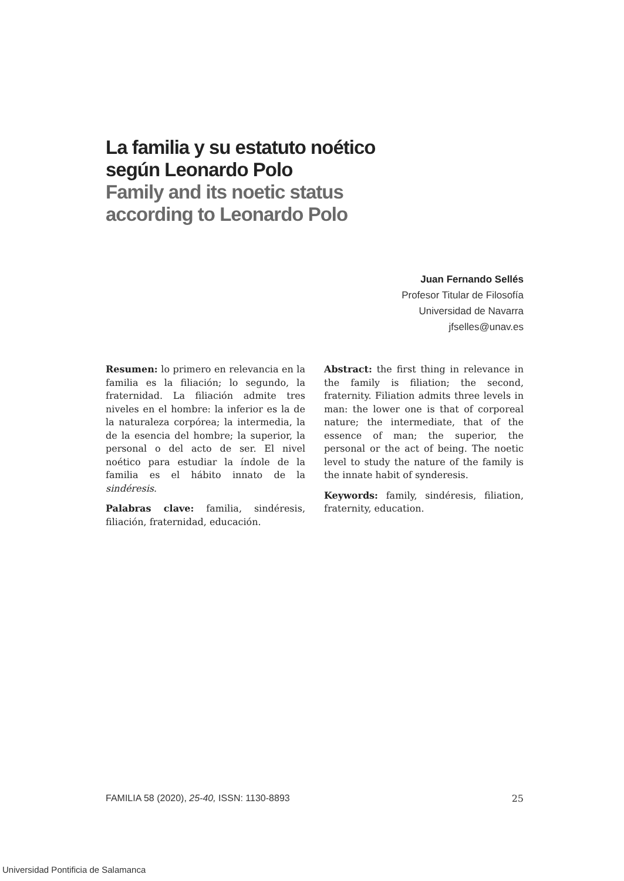La familia y su estatuto noético
según Leonardo Polo
Family and its noetic status
according to Leonardo Polo
Juan Fernando Sellés
Profesor Titular de Filosofía
Universidad de Navarra
jfselles@unav.es
Resumen: lo primero en relevancia en la familia es la filiación; lo segundo, la fraternidad. La filiación admite tres niveles en el hombre: la inferior es la de la naturaleza corpórea; la intermedia, la de la esencia del hombre; la superior, la personal o del acto de ser. El nivel noético para estudiar la índole de la familia es el hábito innato de la sindéresis.
Palabras clave: familia, sindéresis, filiación, fraternidad, educación.
Abstract: the first thing in relevance in the family is filiation; the second, fraternity. Filiation admits three levels in man: the lower one is that of corporeal nature; the intermediate, that of the essence of man; the superior, the personal or the act of being. The noetic level to study the nature of the family is the innate habit of synderesis.
Keywords: family, sindéresis, filiation, fraternity, education.
FAMILIA 58 (2020), 25-40, ISSN: 1130-8893 25
Universidad Pontificia de Salamanca